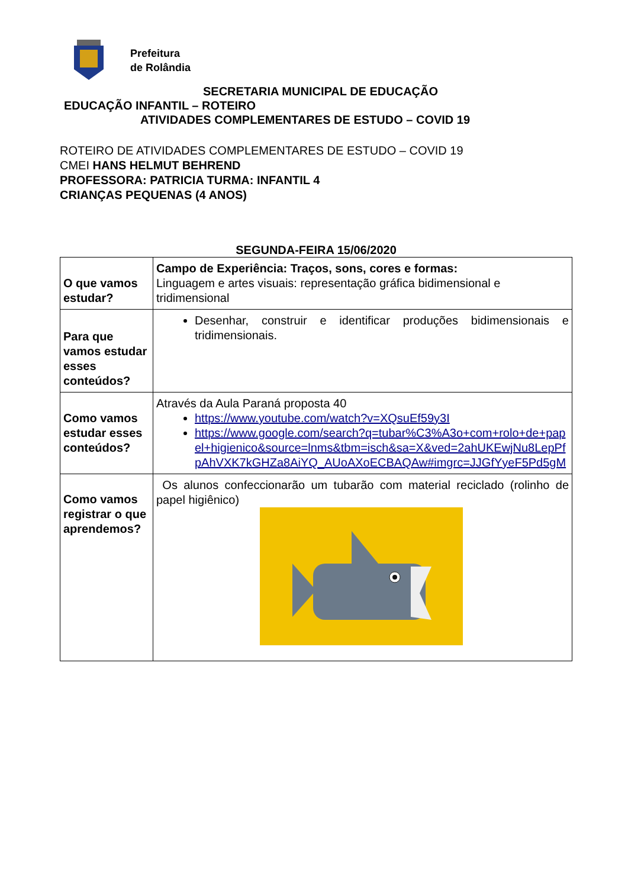Prefeitura
de Rolândia
SECRETARIA MUNICIPAL DE EDUCAÇÃO
EDUCAÇÃO INFANTIL – ROTEIRO
ATIVIDADES COMPLEMENTARES DE ESTUDO – COVID 19
ROTEIRO DE ATIVIDADES COMPLEMENTARES DE ESTUDO – COVID 19
CMEI HANS HELMUT BEHREND
PROFESSORA: PATRICIA TURMA: INFANTIL 4
CRIANÇAS PEQUENAS (4 ANOS)
SEGUNDA-FEIRA 15/06/2020
| O que vamos estudar? | Campo de Experiência: Traços, sons, cores e formas: Linguagem e artes visuais: representação gráfica bidimensional e tridimensional |
| Para que vamos estudar esses conteúdos? | Desenhar, construir e identificar produções bidimensionais e tridimensionais. |
| Como vamos estudar esses conteúdos? | Através da Aula Paraná proposta 40 https://www.youtube.com/watch?v=XQsuEf59y3I https://www.google.com/search?q=tubar%C3%A3o+com+rolo+de+papel+higienico&source=lnms&tbm=isch&sa=X&ved=2ahUKEwjNu8LepPfpAhVXK7kGHZa8AiYQ_AUoAXoECBAQAw#imgrc=JJGfYyeF5Pd5gM |
| Como vamos registrar o que aprendemos? | Os alunos confeccionarão um tubarão com material reciclado (rolinho de papel higiênico) |